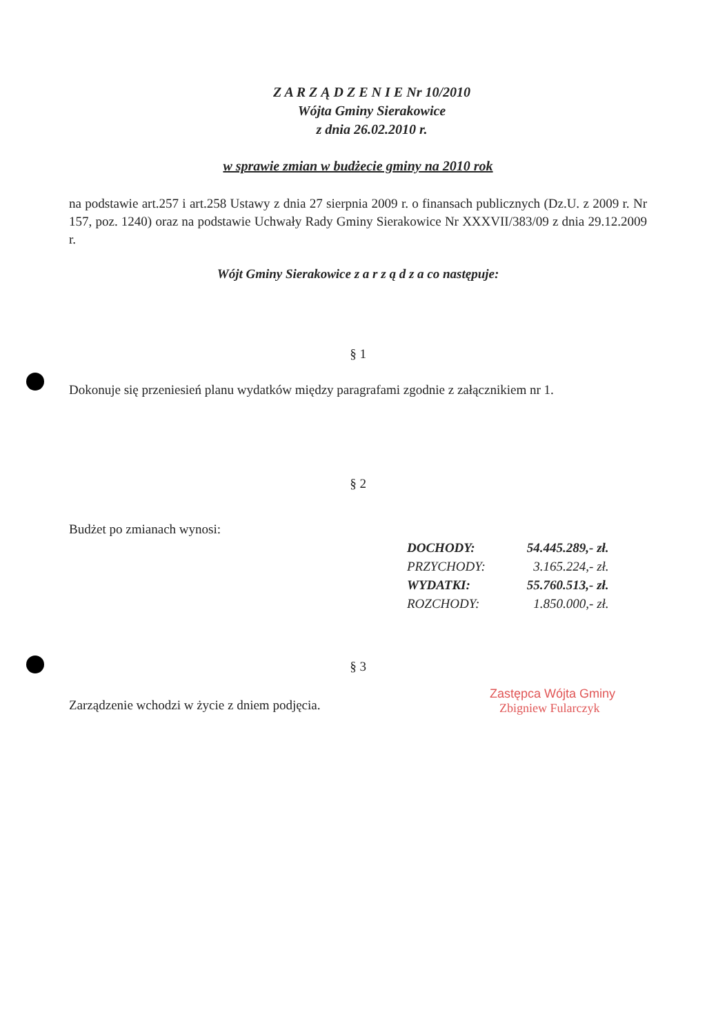Z A R Z Ą D Z E N I E Nr 10/2010
Wójta Gminy Sierakowice
z dnia 26.02.2010 r.
w sprawie zmian w budżecie gminy na 2010 rok
na podstawie art.257 i art.258 Ustawy z dnia 27 sierpnia 2009 r. o finansach publicznych (Dz.U. z 2009 r. Nr 157, poz. 1240) oraz na podstawie Uchwały Rady Gminy Sierakowice Nr XXXVII/383/09 z dnia 29.12.2009 r.
Wójt Gminy Sierakowice z a r z ą d z a co następuje:
§ 1
Dokonuje się przeniesień planu wydatków między paragrafami zgodnie z załącznikiem nr 1.
§ 2
Budżet po zmianach wynosi:
| DOCHODY: | 54.445.289,- zł. |
| PRZYCHODY: | 3.165.224,- zł. |
| WYDATKI: | 55.760.513,- zł. |
| ROZCHODY: | 1.850.000,- zł. |
§ 3
Zarządzenie wchodzi w życie z dniem podjęcia.
Zastępca Wójta Gminy
Zbigniew Fularczyk